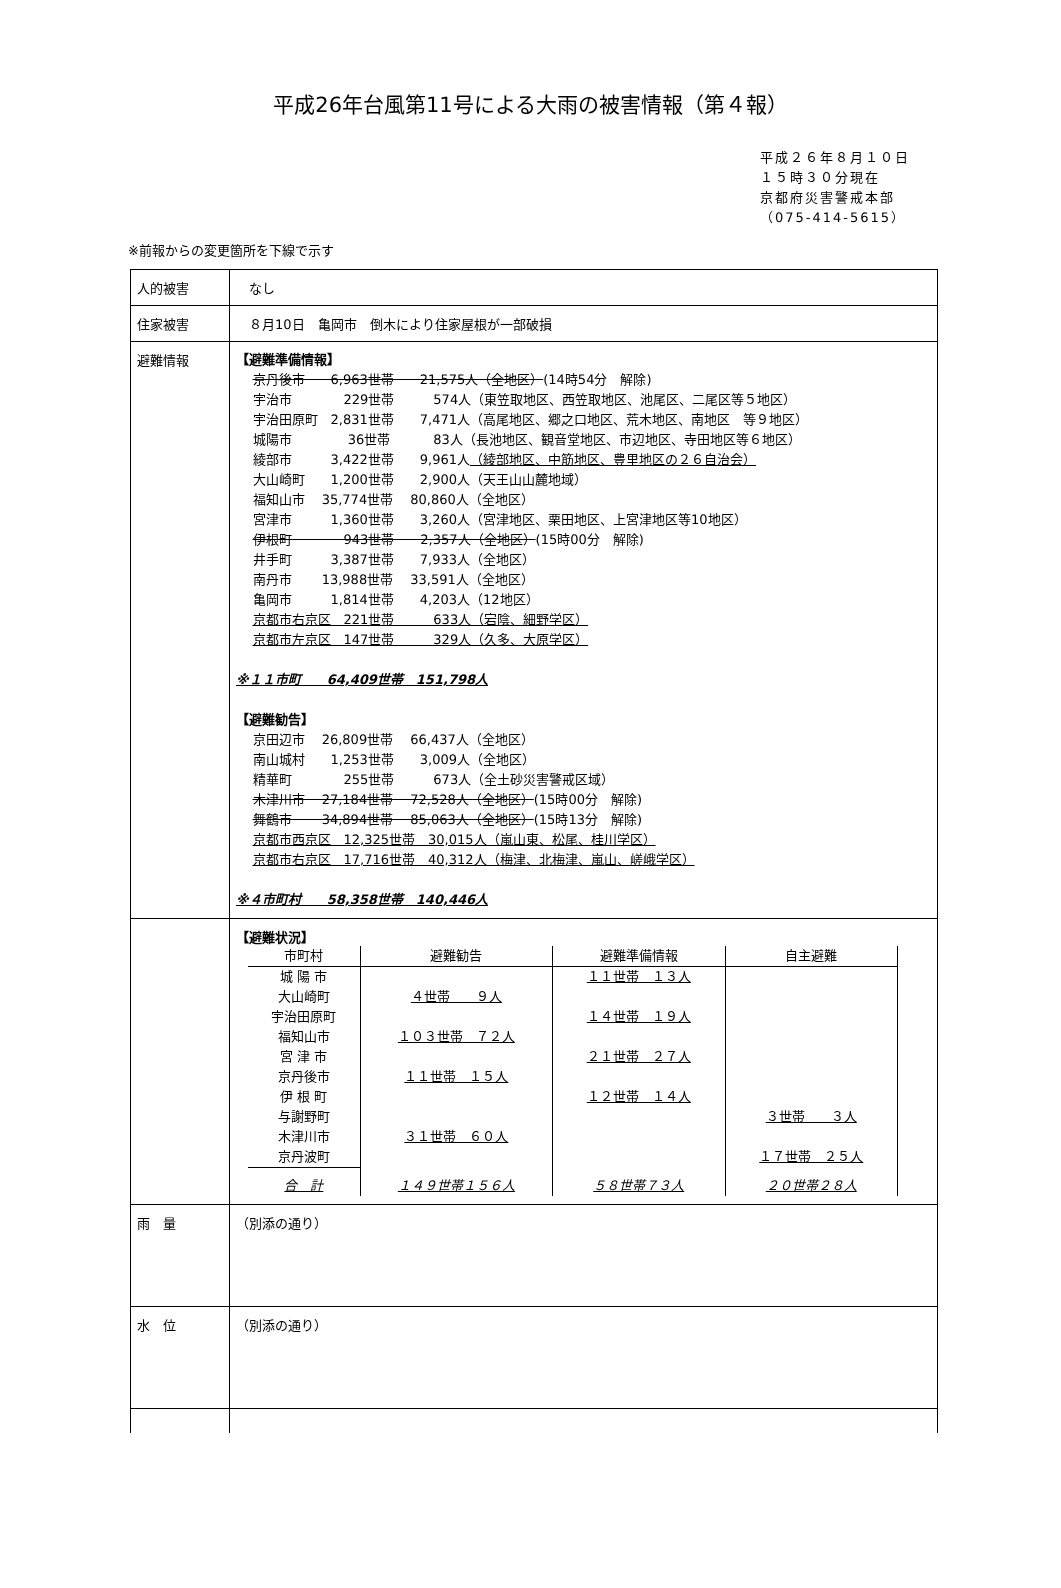平成26年台風第11号による大雨の被害情報（第４報）
平成２６年８月１０日
１５時３０分現在
京都府災害警戒本部
（075-414-5615）
※前報からの変更箇所を下線で示す
| 人的被害 | なし |
| 住家被害 | ８月10日 亀岡市 倒木により住家屋根が一部破損 |
| 避難情報 | 【避難準備情報】 京丹後市 6,963世帯 21,575人（全地区） (14時54分 解除) 宇治市 229世帯 574人（東笠取地区、西笠取地区、池尾区、二尾区等５地区） 宇治田原町 2,831世帯 7,471人（高尾地区、郷之口地区、荒木地区、南地区 等９地区） 城陽市 36世帯 83人（長池地区、観音堂地区、市辺地区、寺田地区等６地区） 綾部市 3,422世帯 9,961人 （綾部地区、中筋地区、豊里地区の２６自治会） 大山崎町 1,200世帯 2,900人（天王山山麓地域） 福知山市 35,774世帯 80,860人（全地区） 宮津市 1,360世帯 3,260人（宮津地区、栗田地区、上宮津地区等10地区） 伊根町 943世帯 2,357人（全地区） (15時00分 解除) 井手町 3,387世帯 7,933人（全地区） 南丹市 13,988世帯 33,591人（全地区） 亀岡市 1,814世帯 4,203人（12地区） 京都市右京区 221世帯 633人（宕陰、細野学区） 京都市左京区 147世帯 329人（久多、大原学区） ※１１市町 64,409世帯 151,798人 【避難勧告】 京田辺市 26,809世帯 66,437人（全地区） 南山城村 1,253世帯 3,009人（全地区） 精華町 255世帯 673人（全土砂災害警戒区域） 木津川市 27,184世帯 72,528人（全地区） (15時00分 解除) 舞鶴市 34,894世帯 85,063人（全地区） (15時13分 解除) 京都市西京区 12,325世帯 30,015人（嵐山東、松尾、桂川学区） 京都市右京区 17,716世帯 40,312人（梅津、北梅津、嵐山、嵯峨学区） ※４市町村 58,358世帯 140,446人 |
| | 【避難状況】 / 市町村 / 避難勧告 / 避難準備情報 / 自主避難 / / --- / --- / --- / --- / / 城 陽 市 / / １１世帯 １３人 / / / 大山崎町 / ４世帯 ９人 / / / / 宇治田原町 / / １４世帯 １９人 / / / 福知山市 / １０３世帯 ７２人 / / / / 宮 津 市 / / ２１世帯 ２７人 / / / 京丹後市 / １１世帯 １５人 / / / / 伊 根 町 / / １２世帯 １４人 / / / 与謝野町 / / / ３世帯 ３人 / / 木津川市 / ３１世帯 ６０人 / / / / 京丹波町 / / / １７世帯 ２５人 / / 合 計 / １４９世帯１５６人 / ５８世帯７３人 / ２０世帯２８人 / |
| 雨 量 | （別添の通り） |
| 水 位 | （別添の通り） |